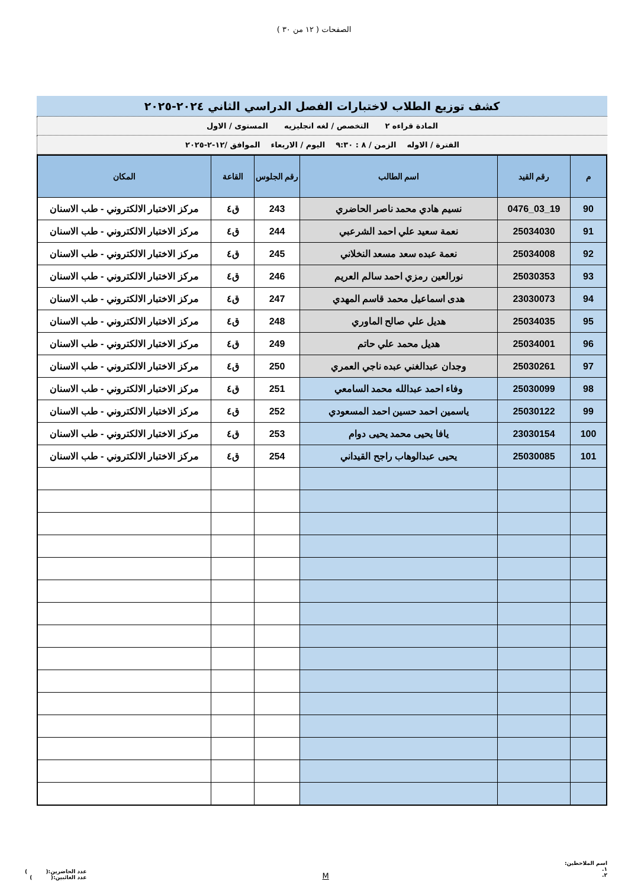الصفحات ( ١٢ من ٣٠ )
كشف توزيع الطلاب لاختبارات الفصل الدراسي الثاني ٢٠٢٤-٢٠٢٥
المادة قراءه ٢ التخصص / لغه انجليزيه المستوى / الاول
الفترة / الاوله الزمن / ٨ : ٩:٣٠ اليوم / الاربعاء الموافق /١٢-٢-٢٠٢٥
| م | رقم القيد | اسم الطالب | رقم الجلوس | القاعة | المكان |
| --- | --- | --- | --- | --- | --- |
| 90 | 19_03_0476 | نسيم هادي محمد ناصر الحاضري | 243 | ق٤ | مركز الاختبار الالكتروني - طب الاسنان |
| 91 | 25034030 | نعمة سعيد علي احمد الشرعبي | 244 | ق٤ | مركز الاختبار الالكتروني - طب الاسنان |
| 92 | 25034008 | نعمة عبده سعد مسعد النخلاني | 245 | ق٤ | مركز الاختبار الالكتروني - طب الاسنان |
| 93 | 25030353 | نورالعين رمزي احمد سالم العريم | 246 | ق٤ | مركز الاختبار الالكتروني - طب الاسنان |
| 94 | 23030073 | هدى اسماعيل محمد قاسم المهدي | 247 | ق٤ | مركز الاختبار الالكتروني - طب الاسنان |
| 95 | 25034035 | هديل علي صالح الماوري | 248 | ق٤ | مركز الاختبار الالكتروني - طب الاسنان |
| 96 | 25034001 | هديل محمد علي حاتم | 249 | ق٤ | مركز الاختبار الالكتروني - طب الاسنان |
| 97 | 25030261 | وجدان عبدالغني عبده ناجي العمري | 250 | ق٤ | مركز الاختبار الالكتروني - طب الاسنان |
| 98 | 25030099 | وفاء احمد عبدالله محمد السامعي | 251 | ق٤ | مركز الاختبار الالكتروني - طب الاسنان |
| 99 | 25030122 | ياسمين احمد حسين احمد المسعودي | 252 | ق٤ | مركز الاختبار الالكتروني - طب الاسنان |
| 100 | 23030154 | يافا يحيى محمد يحيى دوام | 253 | ق٤ | مركز الاختبار الالكتروني - طب الاسنان |
| 101 | 25030085 | يحيى عبدالوهاب راجح القيداني | 254 | ق٤ | مركز الاختبار الالكتروني - طب الاسنان |
اسم الملاحظين:
١.
٢.
M
عدد الحاضرين:( )
عدد الغائبين:( )